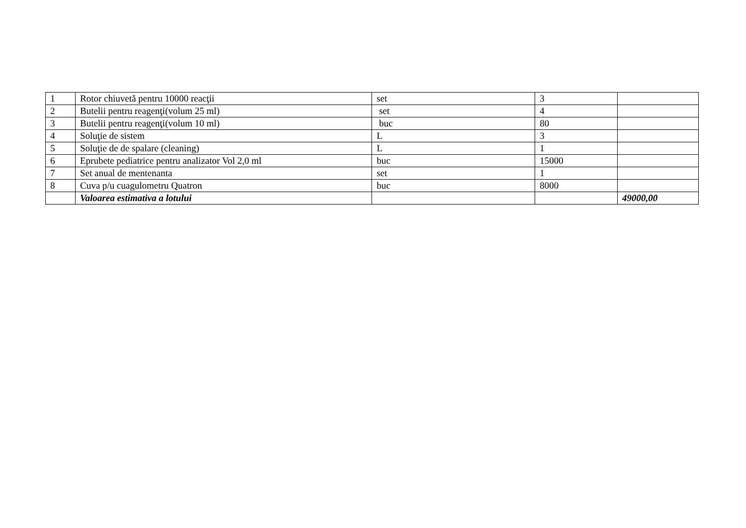| 1 | Rotor chiuvetă pentru 10000 reacţii | set | 3 | |
| 2 | Butelii pentru reagenţi(volum 25 ml) | set | 4 | |
| 3 | Butelii pentru reagenţi(volum 10 ml) | buc | 80 | |
| 4 | Soluţie de sistem | L | 3 | |
| 5 | Soluţie de de spalare (cleaning) | L | 1 | |
| 6 | Eprubete pediatrice pentru analizator Vol 2,0 ml | buc | 15000 | |
| 7 | Set anual de mentenanta | set | 1 | |
| 8 | Cuva p/u cuagulometru Quatron | buc | 8000 | |
| | Valoarea estimativa a lotului | | | 49000,00 |